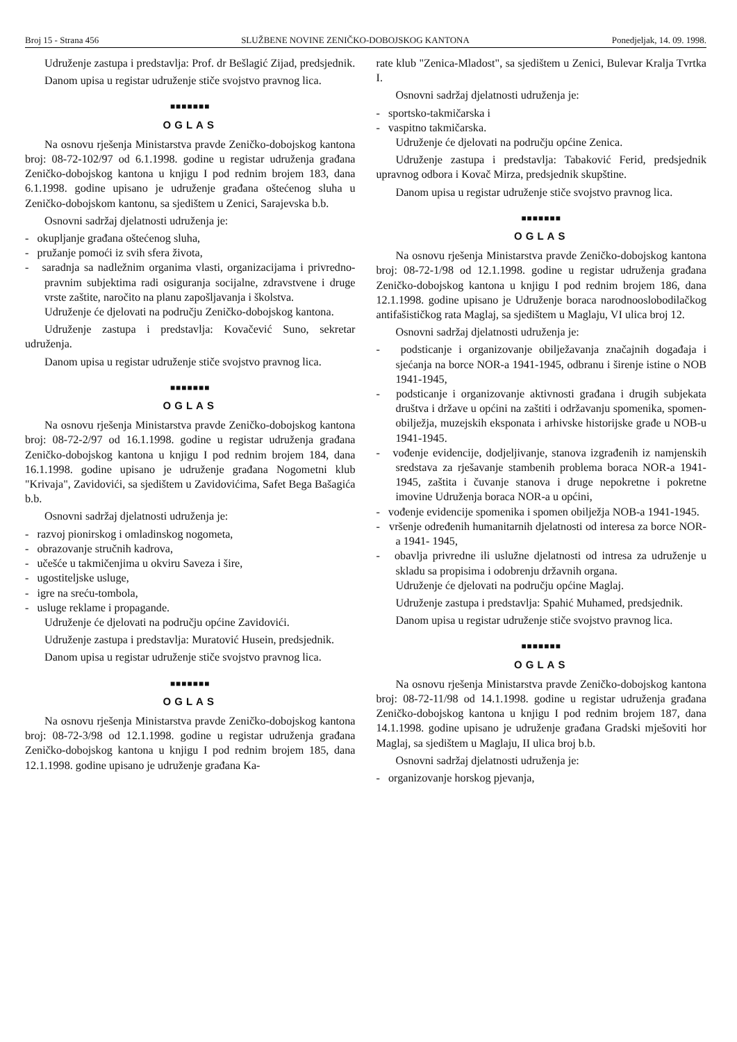Broj 15 - Strana 456 SLUŽBENE NOVINE ZENIČKO-DOBOJSKOG KANTONA Ponedjeljak, 14. 09. 1998.
Udruženje zastupa i predstavlja: Prof. dr Bešlagić Zijad, predsjednik.
Danom upisa u registar udruženje stiče svojstvo pravnog lica.
■■■■■■■
OGLAS
Na osnovu rješenja Ministarstva pravde Zeničko-dobojskog kantona broj: 08-72-102/97 od 6.1.1998. godine u registar udruženja građana Zeničko-dobojskog kantona u knjigu I pod rednim brojem 183, dana 6.1.1998. godine upisano je udruženje građana oštećenog sluha u Zeničko-dobojskom kantonu, sa sjedištem u Zenici, Sarajevska b.b.
Osnovni sadržaj djelatnosti udruženja je:
- okupljanje građana oštećenog sluha,
- pružanje pomoći iz svih sfera života,
- saradnja sa nadležnim organima vlasti, organizacijama i privredno-pravnim subjektima radi osiguranja socijalne, zdravstvene i druge vrste zaštite, naročito na planu zapošljavanja i školstva.
Udruženje će djelovati na području Zeničko-dobojskog kantona.
Udruženje zastupa i predstavlja: Kovačević Suno, sekretar udruženja.
Danom upisa u registar udruženje stiče svojstvo pravnog lica.
■■■■■■■
OGLAS
Na osnovu rješenja Ministarstva pravde Zeničko-dobojskog kantona broj: 08-72-2/97 od 16.1.1998. godine u registar udruženja građana Zeničko-dobojskog kantona u knjigu I pod rednim brojem 184, dana 16.1.1998. godine upisano je udruženje građana Nogometni klub "Krivaja", Zavidovići, sa sjedištem u Zavidovićima, Safet Bega Bašagića b.b.
Osnovni sadržaj djelatnosti udruženja je:
- razvoj pionirskog i omladinskog nogometa,
- obrazovanje stručnih kadrova,
- učešće u takmičenjima u okviru Saveza i šire,
- ugostiteljske usluge,
- igre na sreću-tombola,
- usluge reklame i propagande.
Udruženje će djelovati na području općine Zavidovići.
Udruženje zastupa i predstavlja: Muratović Husein, predsjednik.
Danom upisa u registar udruženje stiče svojstvo pravnog lica.
■■■■■■■
OGLAS
Na osnovu rješenja Ministarstva pravde Zeničko-dobojskog kantona broj: 08-72-3/98 od 12.1.1998. godine u registar udruženja građana Zeničko-dobojskog kantona u knjigu I pod rednim brojem 185, dana 12.1.1998. godine upisano je udruženje građana Ka-
rate klub "Zenica-Mladost", sa sjedištem u Zenici, Bulevar Kralja Tvrtka I.
Osnovni sadržaj djelatnosti udruženja je:
- sportsko-takmičarska i
- vaspitno takmičarska.
Udruženje će djelovati na području općine Zenica.
Udruženje zastupa i predstavlja: Tabaković Ferid, predsjednik upravnog odbora i Kovač Mirza, predsjednik skupštine.
Danom upisa u registar udruženje stiče svojstvo pravnog lica.
■■■■■■■
OGLAS
Na osnovu rješenja Ministarstva pravde Zeničko-dobojskog kantona broj: 08-72-1/98 od 12.1.1998. godine u registar udruženja građana Zeničko-dobojskog kantona u knjigu I pod rednim brojem 186, dana 12.1.1998. godine upisano je Udruženje boraca narodnooslobodilačkog antifašističkog rata Maglaj, sa sjedištem u Maglaju, VI ulica broj 12.
Osnovni sadržaj djelatnosti udruženja je:
- podsticanje i organizovanje obilježavanja značajnih događaja i sjećanja na borce NOR-a 1941-1945, odbranu i širenje istine o NOB 1941-1945,
- podsticanje i organizovanje aktivnosti građana i drugih subjekata društva i države u općini na zaštiti i održavanju spomenika, spomen-obilježja, muzejskih eksponata i arhivske historijske građe u NOB-u 1941-1945.
- vođenje evidencije, dodjeljivanje, stanova izgrađenih iz namjenskih sredstava za rješavanje stambenih problema boraca NOR-a 1941-1945, zaštita i čuvanje stanova i druge nepokretne i pokretne imovine Udruženja boraca NOR-a u općini,
- vođenje evidencije spomenika i spomen obilježja NOB-a 1941-1945.
- vršenje određenih humanitarnih djelatnosti od interesa za borce NOR-a 1941- 1945,
- obavlja privredne ili uslužne djelatnosti od intresa za udruženje u skladu sa propisima i odobrenju državnih organa.
Udruženje će djelovati na području općine Maglaj.
Udruženje zastupa i predstavlja: Spahić Muhamed, predsjednik.
Danom upisa u registar udruženje stiče svojstvo pravnog lica.
■■■■■■■
OGLAS
Na osnovu rješenja Ministarstva pravde Zeničko-dobojskog kantona broj: 08-72-11/98 od 14.1.1998. godine u registar udruženja građana Zeničko-dobojskog kantona u knjigu I pod rednim brojem 187, dana 14.1.1998. godine upisano je udruženje građana Gradski mješoviti hor Maglaj, sa sjedištem u Maglaju, II ulica broj b.b.
Osnovni sadržaj djelatnosti udruženja je:
- organizovanje horskog pjevanja,